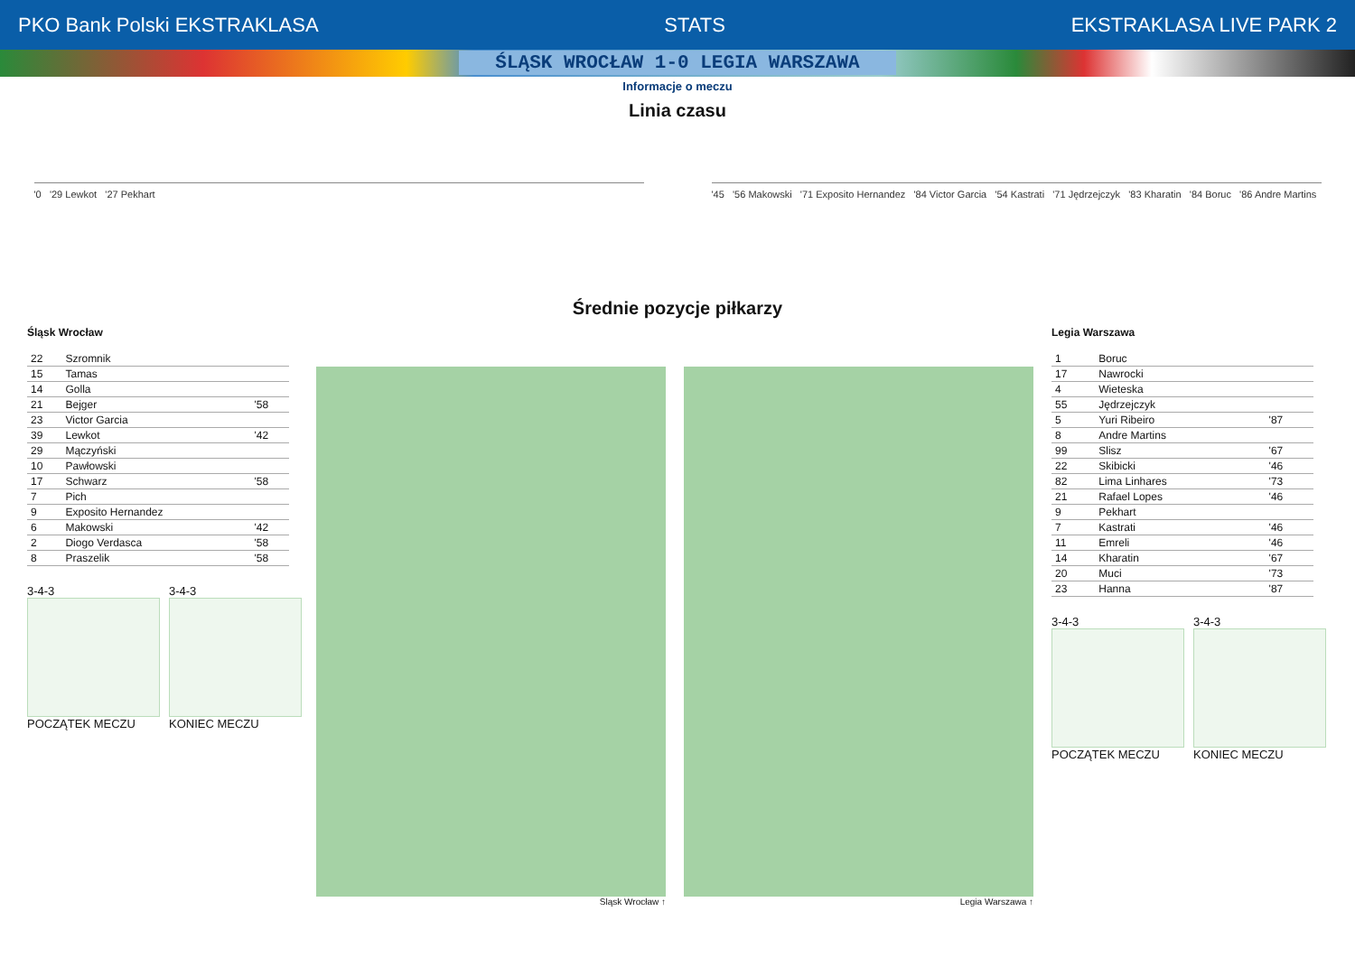PKO Bank Polski EKSTRAKLASA STATS EKSTRAKLASA LIVE PARK 2
ŚLĄSK WROCŁAW 1-0 LEGIA WARSZAWA
Informacje o meczu
Linia czasu
'0 '29 Lewkot '27 Pekhart '45 '56 Makowski '71 Exposito Hernandez '84 Victor Garcia '54 Kastrati '71 Jędrzejczyk '83 Kharatin '84 Boruc '86 Andre Martins
Średnie pozycje piłkarzy
Śląsk Wrocław
| 22 | Szromnik | |
| 15 | Tamas | |
| 14 | Golla | |
| 21 | Bejger | '58 |
| 23 | Victor Garcia | |
| 39 | Lewkot | '42 |
| 29 | Mączyński | |
| 10 | Pawłowski | |
| 17 | Schwarz | '58 |
| 7 | Pich | |
| 9 | Exposito Hernandez | |
| 6 | Makowski | '42 |
| 2 | Diogo Verdasca | '58 |
| 8 | Praszelik | '58 |
3-4-3
POCZĄTEK MECZU 3-4-3
KONIEC MECZU
Śląsk Wrocław ↑ Legia Warszawa ↑
Legia Warszawa
| 1 | Boruc | |
| 17 | Nawrocki | |
| 4 | Wieteska | |
| 55 | Jędrzejczyk | |
| 5 | Yuri Ribeiro | '87 |
| 8 | Andre Martins | |
| 99 | Slisz | '67 |
| 22 | Skibicki | '46 |
| 82 | Lima Linhares | '73 |
| 21 | Rafael Lopes | '46 |
| 9 | Pekhart | |
| 7 | Kastrati | '46 |
| 11 | Emreli | '46 |
| 14 | Kharatin | '67 |
| 20 | Muci | '73 |
| 23 | Hanna | '87 |
3-4-3
POCZĄTEK MECZU 3-4-3
KONIEC MECZU